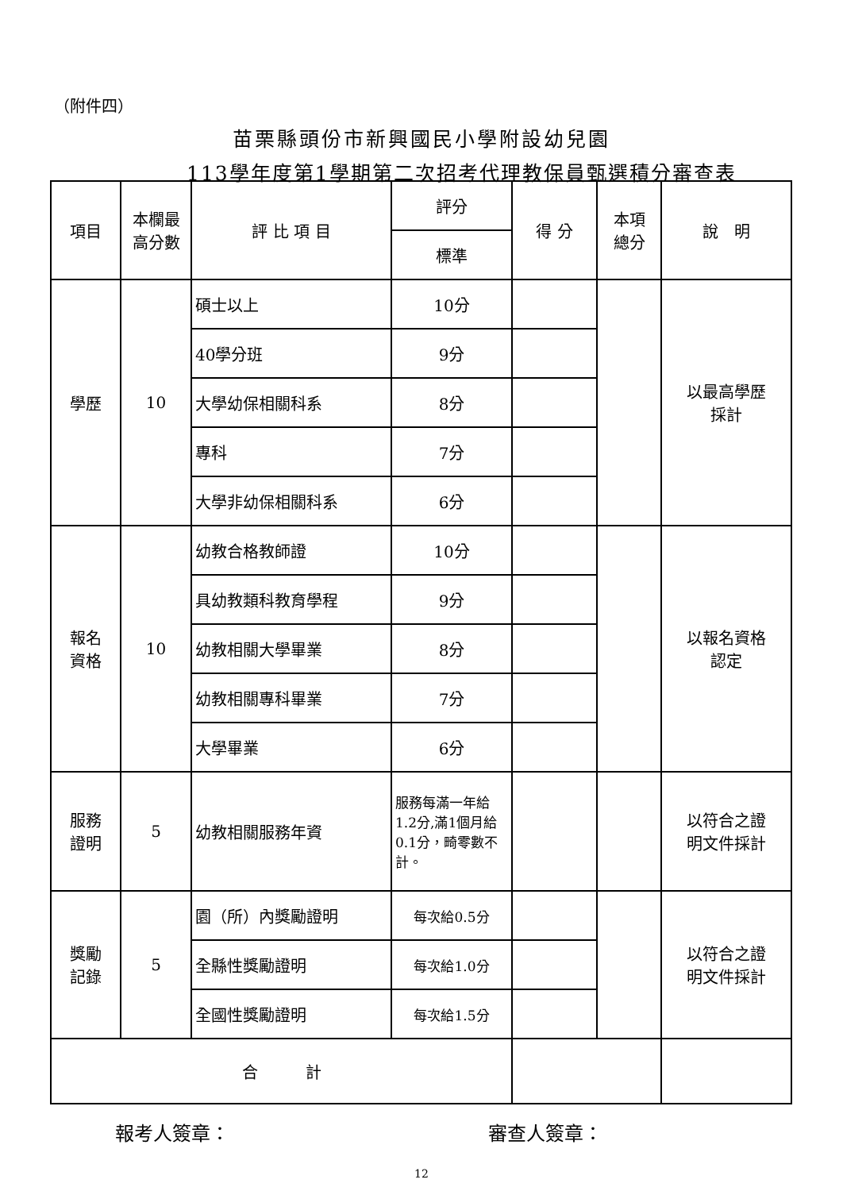（附件四）
苗栗縣頭份市新興國民小學附設幼兒園
113學年度第1學期第二次招考代理教保員甄選積分審查表
| 項目 | 本欄最 高分數 | 評 比 項 目 | 評分 | 得 分 | 本項 總分 | 說 明 |
| --- | --- | --- | --- | --- | --- | --- |
| | | | 標準 | | | |
| 學歷 | 10 | 碩士以上 | 10分 | | | 以最高學歷 採計 |
| | | 40學分班 | 9分 | | | |
| | | 大學幼保相關科系 | 8分 | | | |
| | | 專科 | 7分 | | | |
| | | 大學非幼保相關科系 | 6分 | | | |
| 報名 資格 | 10 | 幼教合格教師證 | 10分 | | | 以報名資格 認定 |
| | | 具幼教類科教育學程 | 9分 | | | |
| | | 幼教相關大學畢業 | 8分 | | | |
| | | 幼教相關專科畢業 | 7分 | | | |
| | | 大學畢業 | 6分 | | | |
| 服務 證明 | 5 | 幼教相關服務年資 | 服務每滿一年給1.2分,滿1個月給0.1分，畸零數不計。 | | | 以符合之證 明文件採計 |
| 獎勵 記錄 | 5 | 園（所）內獎勵證明 | 每次給0.5分 | | | 以符合之證 明文件採計 |
| | | 全縣性獎勵證明 | 每次給1.0分 | | | |
| | | 全國性獎勵證明 | 每次給1.5分 | | | |
| 合 計 | | | | | | |
報考人簽章： 審查人簽章：
12